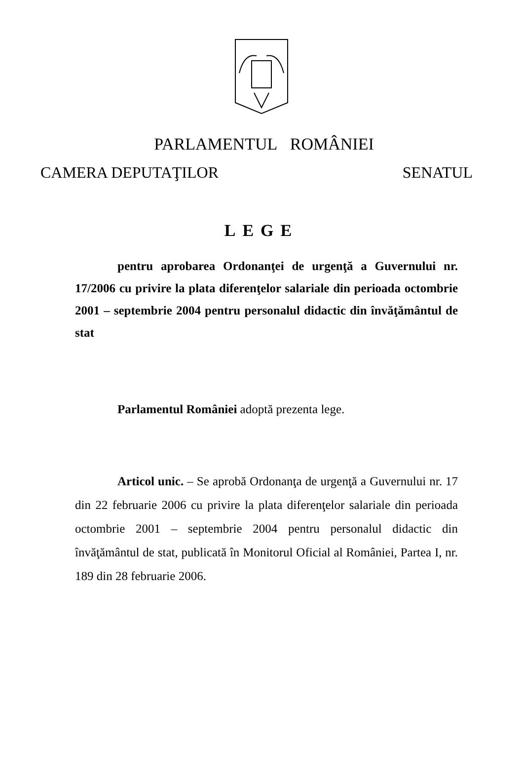PARLAMENTUL ROMÂNIEI
CAMERA DEPUTAŢILOR SENATUL
LEGE
pentru aprobarea Ordonanţei de urgenţă a Guvernului nr. 17/2006 cu privire la plata diferenţelor salariale din perioada octombrie 2001 – septembrie 2004 pentru personalul didactic din învăţământul de stat
Parlamentul României adoptă prezenta lege.
Articol unic. – Se aprobă Ordonanţa de urgenţă a Guvernului nr. 17 din 22 februarie 2006 cu privire la plata diferenţelor salariale din perioada octombrie 2001 – septembrie 2004 pentru personalul didactic din învăţământul de stat, publicată în Monitorul Oficial al României, Partea I, nr. 189 din 28 februarie 2006.